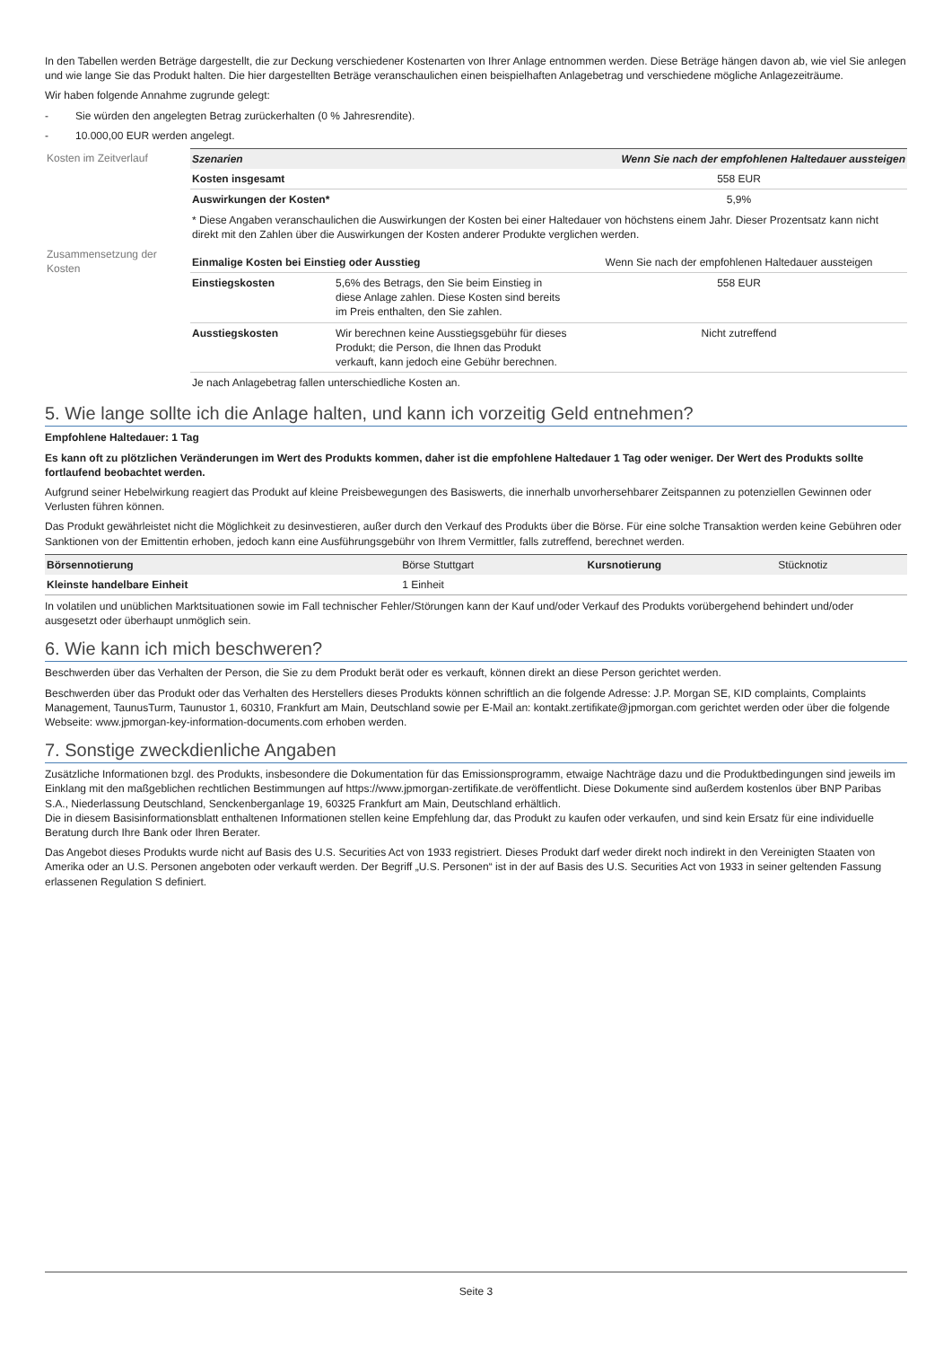In den Tabellen werden Beträge dargestellt, die zur Deckung verschiedener Kostenarten von Ihrer Anlage entnommen werden. Diese Beträge hängen davon ab, wie viel Sie anlegen und wie lange Sie das Produkt halten. Die hier dargestellten Beträge veranschaulichen einen beispielhaften Anlagebetrag und verschiedene mögliche Anlagezeiträume.
Wir haben folgende Annahme zugrunde gelegt:
- Sie würden den angelegten Betrag zurückerhalten (0 % Jahresrendite).
- 10.000,00 EUR werden angelegt.
| Kosten im Zeitverlauf | Szenarien | | Wenn Sie nach der empfohlenen Haltedauer aussteigen |
| | Kosten insgesamt | | 558 EUR |
| | Auswirkungen der Kosten* | | 5,9% |
| | * Diese Angaben veranschaulichen die Auswirkungen der Kosten bei einer Haltedauer von höchstens einem Jahr. Dieser Prozentsatz kann nicht direkt mit den Zahlen über die Auswirkungen der Kosten anderer Produkte verglichen werden. | | |
| Zusammensetzung der Kosten | Einmalige Kosten bei Einstieg oder Ausstieg | | Wenn Sie nach der empfohlenen Haltedauer aussteigen |
| | Einstiegskosten | 5,6% des Betrags, den Sie beim Einstieg in diese Anlage zahlen. Diese Kosten sind bereits im Preis enthalten, den Sie zahlen. | 558 EUR |
| | Ausstiegskosten | Wir berechnen keine Ausstiegsgebühr für dieses Produkt; die Person, die Ihnen das Produkt verkauft, kann jedoch eine Gebühr berechnen. | Nicht zutreffend |
| | Je nach Anlagebetrag fallen unterschiedliche Kosten an. | | |
5. Wie lange sollte ich die Anlage halten, und kann ich vorzeitig Geld entnehmen?
Empfohlene Haltedauer: 1 Tag
Es kann oft zu plötzlichen Veränderungen im Wert des Produkts kommen, daher ist die empfohlene Haltedauer 1 Tag oder weniger. Der Wert des Produkts sollte fortlaufend beobachtet werden.
Aufgrund seiner Hebelwirkung reagiert das Produkt auf kleine Preisbewegungen des Basiswerts, die innerhalb unvorhersehbarer Zeitspannen zu potenziellen Gewinnen oder Verlusten führen können.
Das Produkt gewährleistet nicht die Möglichkeit zu desinvestieren, außer durch den Verkauf des Produkts über die Börse. Für eine solche Transaktion werden keine Gebühren oder Sanktionen von der Emittentin erhoben, jedoch kann eine Ausführungsgebühr von Ihrem Vermittler, falls zutreffend, berechnet werden.
| Börsennotierung | Börse Stuttgart | Kursnotierung | Stücknotiz |
| Kleinste handelbare Einheit | 1 Einheit | | |
In volatilen und unüblichen Marktsituationen sowie im Fall technischer Fehler/Störungen kann der Kauf und/oder Verkauf des Produkts vorübergehend behindert und/oder ausgesetzt oder überhaupt unmöglich sein.
6. Wie kann ich mich beschweren?
Beschwerden über das Verhalten der Person, die Sie zu dem Produkt berät oder es verkauft, können direkt an diese Person gerichtet werden.
Beschwerden über das Produkt oder das Verhalten des Herstellers dieses Produkts können schriftlich an die folgende Adresse: J.P. Morgan SE, KID complaints, Complaints Management, TaunusTurm, Taunustor 1, 60310, Frankfurt am Main, Deutschland sowie per E-Mail an: kontakt.zertifikate@jpmorgan.com gerichtet werden oder über die folgende Webseite: www.jpmorgan-key-information-documents.com erhoben werden.
7. Sonstige zweckdienliche Angaben
Zusätzliche Informationen bzgl. des Produkts, insbesondere die Dokumentation für das Emissionsprogramm, etwaige Nachträge dazu und die Produktbedingungen sind jeweils im Einklang mit den maßgeblichen rechtlichen Bestimmungen auf https://www.jpmorgan-zertifikate.de veröffentlicht. Diese Dokumente sind außerdem kostenlos über BNP Paribas S.A., Niederlassung Deutschland, Senckenberganlage 19, 60325 Frankfurt am Main, Deutschland erhältlich.
Die in diesem Basisinformationsblatt enthaltenen Informationen stellen keine Empfehlung dar, das Produkt zu kaufen oder verkaufen, und sind kein Ersatz für eine individuelle Beratung durch Ihre Bank oder Ihren Berater.
Das Angebot dieses Produkts wurde nicht auf Basis des U.S. Securities Act von 1933 registriert. Dieses Produkt darf weder direkt noch indirekt in den Vereinigten Staaten von Amerika oder an U.S. Personen angeboten oder verkauft werden. Der Begriff „U.S. Personen“ ist in der auf Basis des U.S. Securities Act von 1933 in seiner geltenden Fassung erlassenen Regulation S definiert.
Seite 3